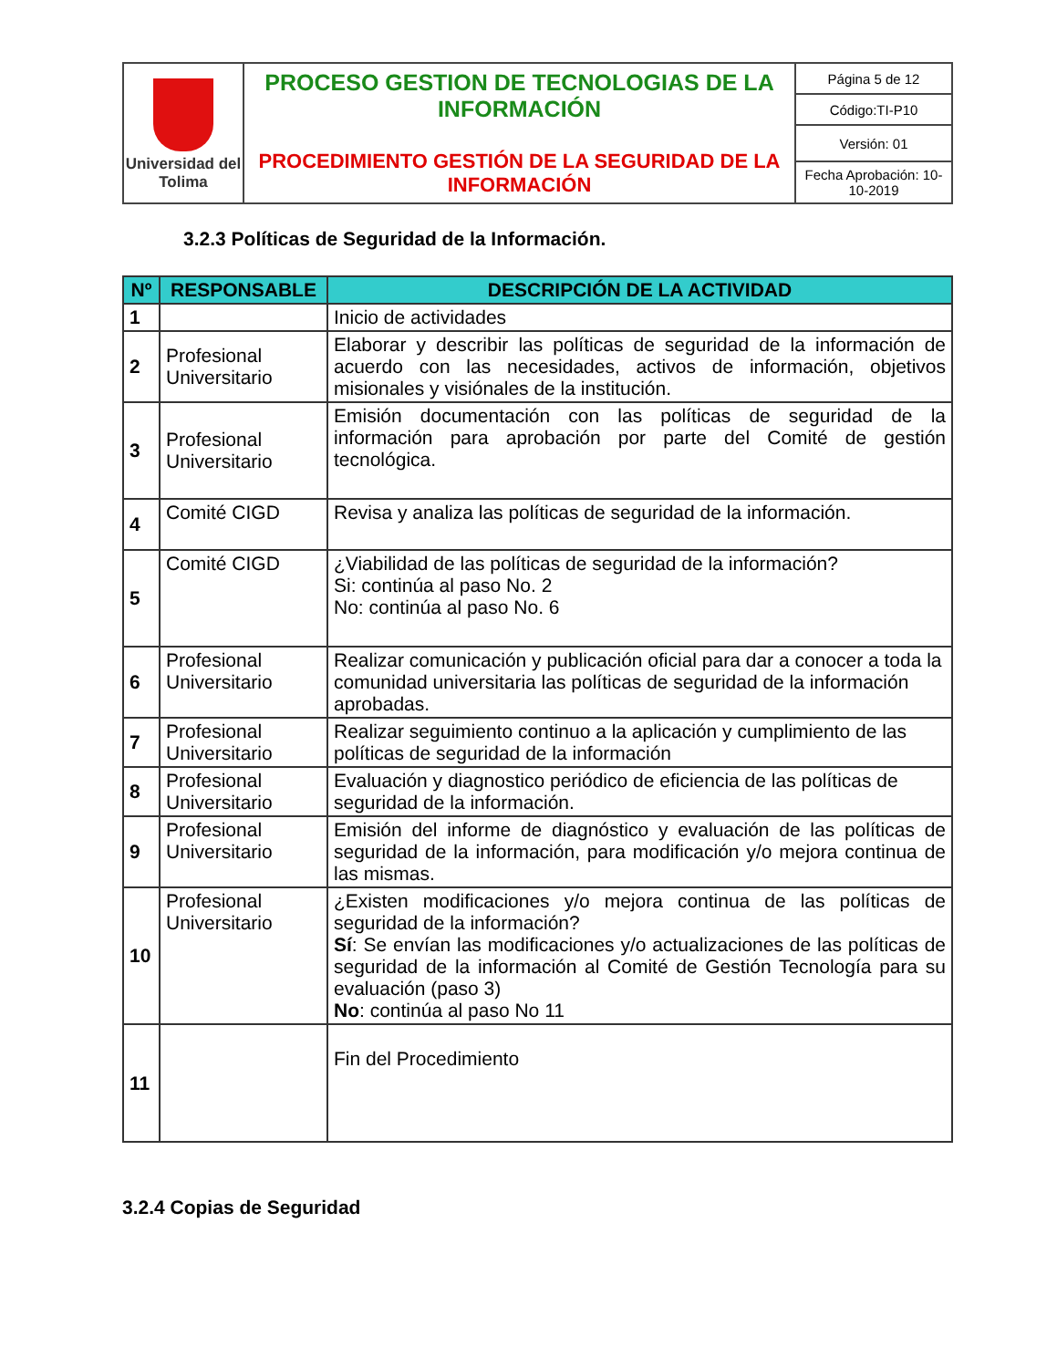| Universidad del Tolima | PROCESO GESTION DE TECNOLOGIAS DE LA INFORMACIÓN PROCEDIMIENTO GESTIÓN DE LA SEGURIDAD DE LA INFORMACIÓN | Página 5 de 12 |
| | | Código:TI-P10 |
| | | Versión: 01 |
| | | Fecha Aprobación: 10-10-2019 |
3.2.3 Políticas de Seguridad de la Información.
| Nº | RESPONSABLE | DESCRIPCIÓN DE LA ACTIVIDAD |
| --- | --- | --- |
| 1 | | Inicio de actividades |
| 2 | Profesional Universitario | Elaborar y describir las políticas de seguridad de la información de acuerdo con las necesidades, activos de información, objetivos misionales y visiónales de la institución. |
| 3 | Profesional Universitario | Emisión documentación con las políticas de seguridad de la información para aprobación por parte del Comité de gestión tecnológica. |
| 4 | Comité CIGD | Revisa y analiza las políticas de seguridad de la información. |
| 5 | Comité CIGD | ¿Viabilidad de las políticas de seguridad de la información? Si: continúa al paso No. 2 No: continúa al paso No. 6 |
| 6 | Profesional Universitario | Realizar comunicación y publicación oficial para dar a conocer a toda la comunidad universitaria las políticas de seguridad de la información aprobadas. |
| 7 | Profesional Universitario | Realizar seguimiento continuo a la aplicación y cumplimiento de las políticas de seguridad de la información |
| 8 | Profesional Universitario | Evaluación y diagnostico periódico de eficiencia de las políticas de seguridad de la información. |
| 9 | Profesional Universitario | Emisión del informe de diagnóstico y evaluación de las políticas de seguridad de la información, para modificación y/o mejora continua de las mismas. |
| 10 | Profesional Universitario | ¿Existen modificaciones y/o mejora continua de las políticas de seguridad de la información? Sí : Se envían las modificaciones y/o actualizaciones de las políticas de seguridad de la información al Comité de Gestión Tecnología para su evaluación (paso 3) No : continúa al paso No 11 |
| 11 | | Fin del Procedimiento |
3.2.4 Copias de Seguridad